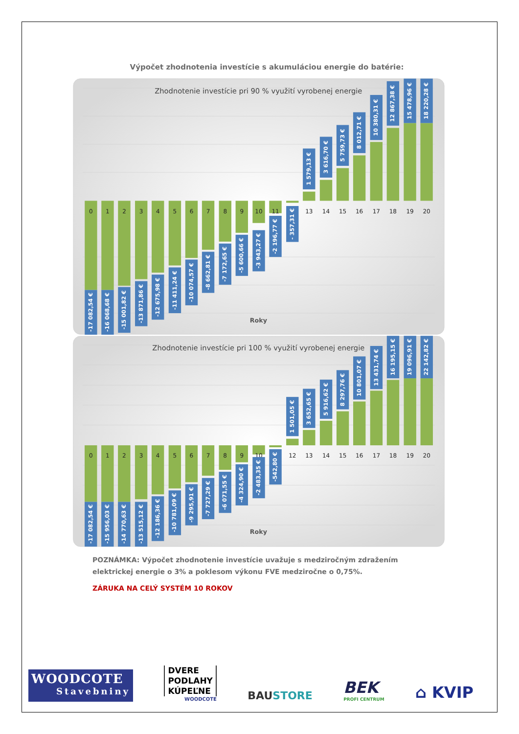Výpočet zhodnotenia investície s akumuláciou energie do batérie:
Zhodnotenie investície pri 90 % využití vyrobenej energie
0
1
2
3
4
5
6
7
8
9
10
11
12
13
14
15
16
17
18
19
20
-17 082,54 €
-16 068,68 €
-15 001,82 €
-13 871,86 €
-12 675,98 €
-11 411,24 €
-10 074,57 €
-8 662,81 €
-7 172,65 €
-5 600,66 €
-3 943,27 €
-2 196,77 €
- 357,31 €
1 579,13 €
3 616,70 €
5 759,73 €
8 012,71 €
10 380,31 €
12 867,38 €
15 478,96 €
18 220,28 €
Roky
Zhodnotenie investície pri 100 % využití vyrobenej energie
0
1
2
3
4
5
6
7
8
9
10
11
12
13
14
15
16
17
18
19
20
-17 082,54 €
-15 956,03 €
-14 770,63 €
-13 515,12 €
-12 186,36 €
-10 781,09 €
-9 295,91 €
-7 727,29 €
-6 071,55 €
-4 324,90 €
-2 483,35 €
-542,80 €
1 501,05 €
3 652,65 €
5 916,62 €
8 297,76 €
10 801,07 €
13 431,74 €
16 195,15 €
19 096,91 €
22 142,82 €
Roky
POZNÁMKA: Výpočet zhodnotenie investície uvažuje s medziročným zdražením elektrickej energie o 3% a poklesom výkonu FVE medziročne o 0,75%.
ZÁRUKA NA CELÝ SYSTÉM 10 ROKOV
WOODCOTE
Stavebniny
DVERE
PODLAHY
KÚPEĽNE
WOODCOTE
BAUSTORE
BEK
PROFI CENTRUM
⌂ KVIP